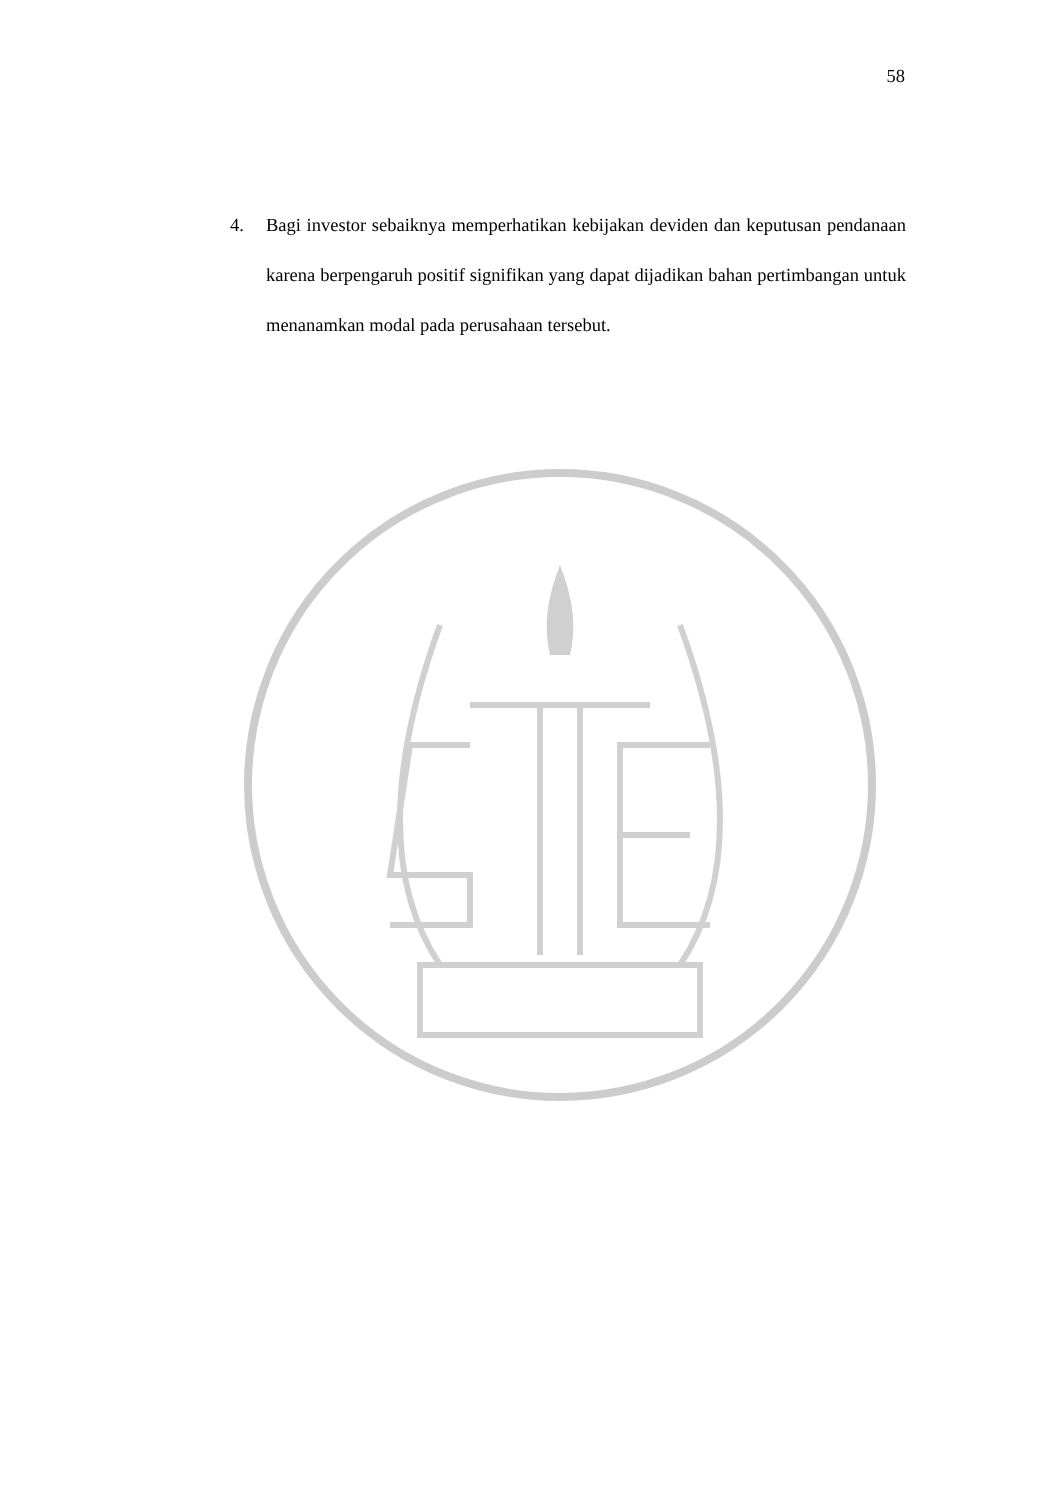58
4. Bagi investor sebaiknya memperhatikan kebijakan deviden dan keputusan pendanaan karena berpengaruh positif signifikan yang dapat dijadikan bahan pertimbangan untuk menanamkan modal pada perusahaan tersebut.